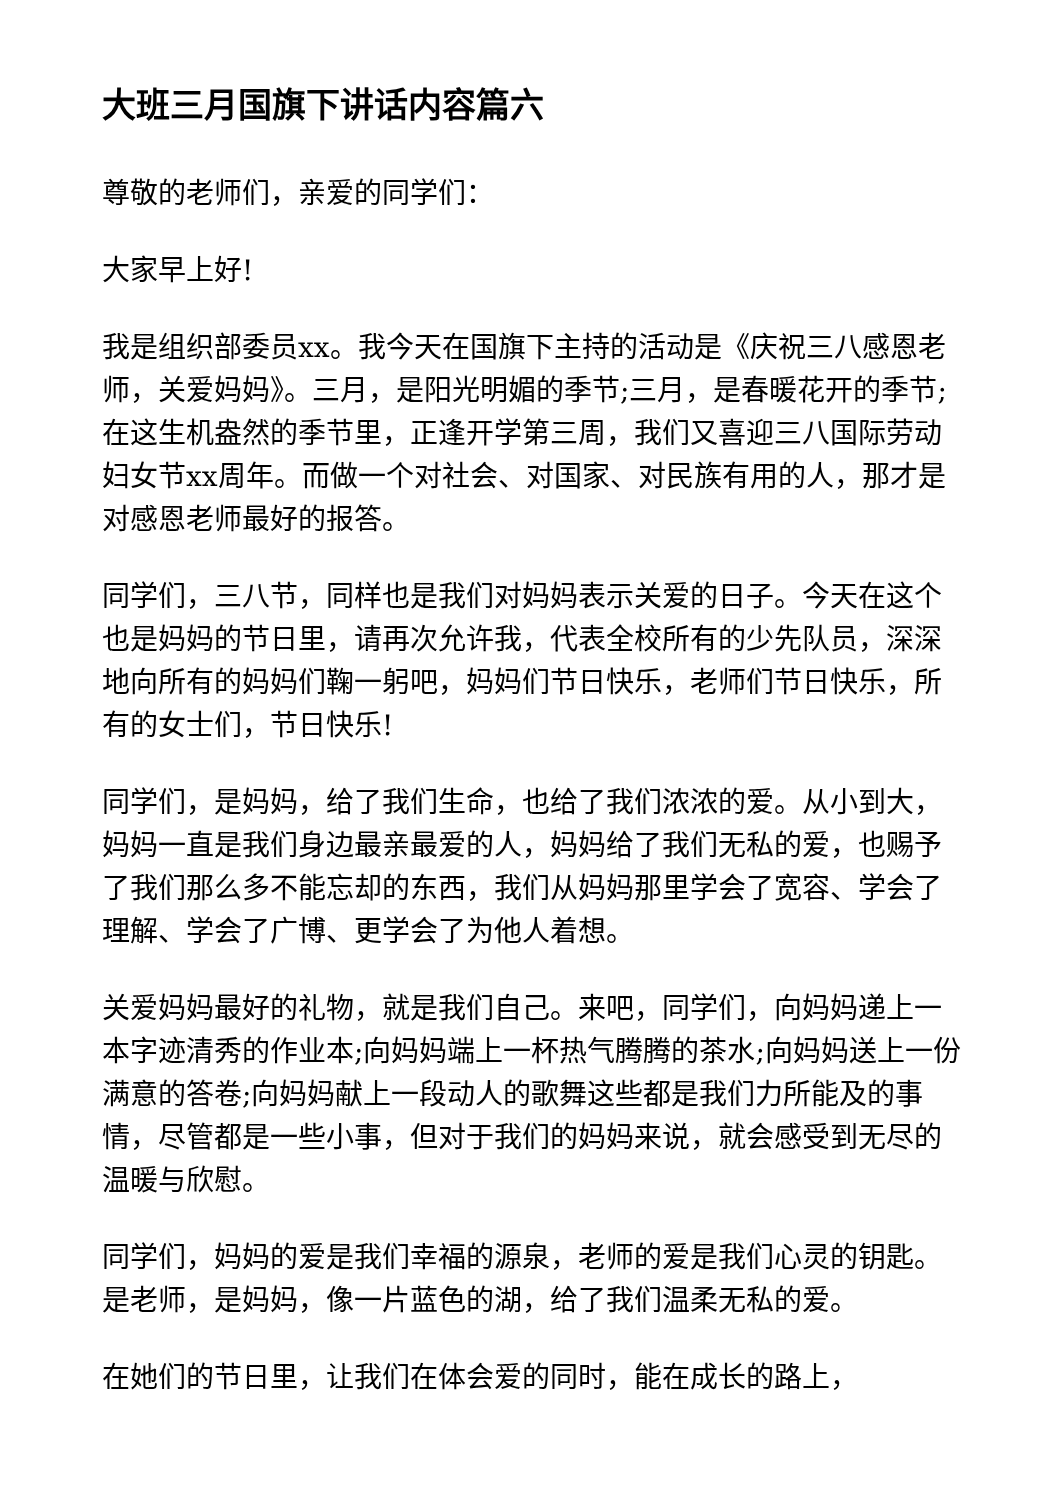大班三月国旗下讲话内容篇六
尊敬的老师们，亲爱的同学们：
大家早上好!
我是组织部委员xx。我今天在国旗下主持的活动是《庆祝三八感恩老师，关爱妈妈》。三月，是阳光明媚的季节;三月，是春暖花开的季节;在这生机盎然的季节里，正逢开学第三周，我们又喜迎三八国际劳动妇女节xx周年。而做一个对社会、对国家、对民族有用的人，那才是对感恩老师最好的报答。
同学们，三八节，同样也是我们对妈妈表示关爱的日子。今天在这个也是妈妈的节日里，请再次允许我，代表全校所有的少先队员，深深地向所有的妈妈们鞠一躬吧，妈妈们节日快乐，老师们节日快乐，所有的女士们，节日快乐!
同学们，是妈妈，给了我们生命，也给了我们浓浓的爱。从小到大，妈妈一直是我们身边最亲最爱的人，妈妈给了我们无私的爱，也赐予了我们那么多不能忘却的东西，我们从妈妈那里学会了宽容、学会了理解、学会了广博、更学会了为他人着想。
关爱妈妈最好的礼物，就是我们自己。来吧，同学们，向妈妈递上一本字迹清秀的作业本;向妈妈端上一杯热气腾腾的茶水;向妈妈送上一份满意的答卷;向妈妈献上一段动人的歌舞这些都是我们力所能及的事情，尽管都是一些小事，但对于我们的妈妈来说，就会感受到无尽的温暖与欣慰。
同学们，妈妈的爱是我们幸福的源泉，老师的爱是我们心灵的钥匙。是老师，是妈妈，像一片蓝色的湖，给了我们温柔无私的爱。
在她们的节日里，让我们在体会爱的同时，能在成长的路上，